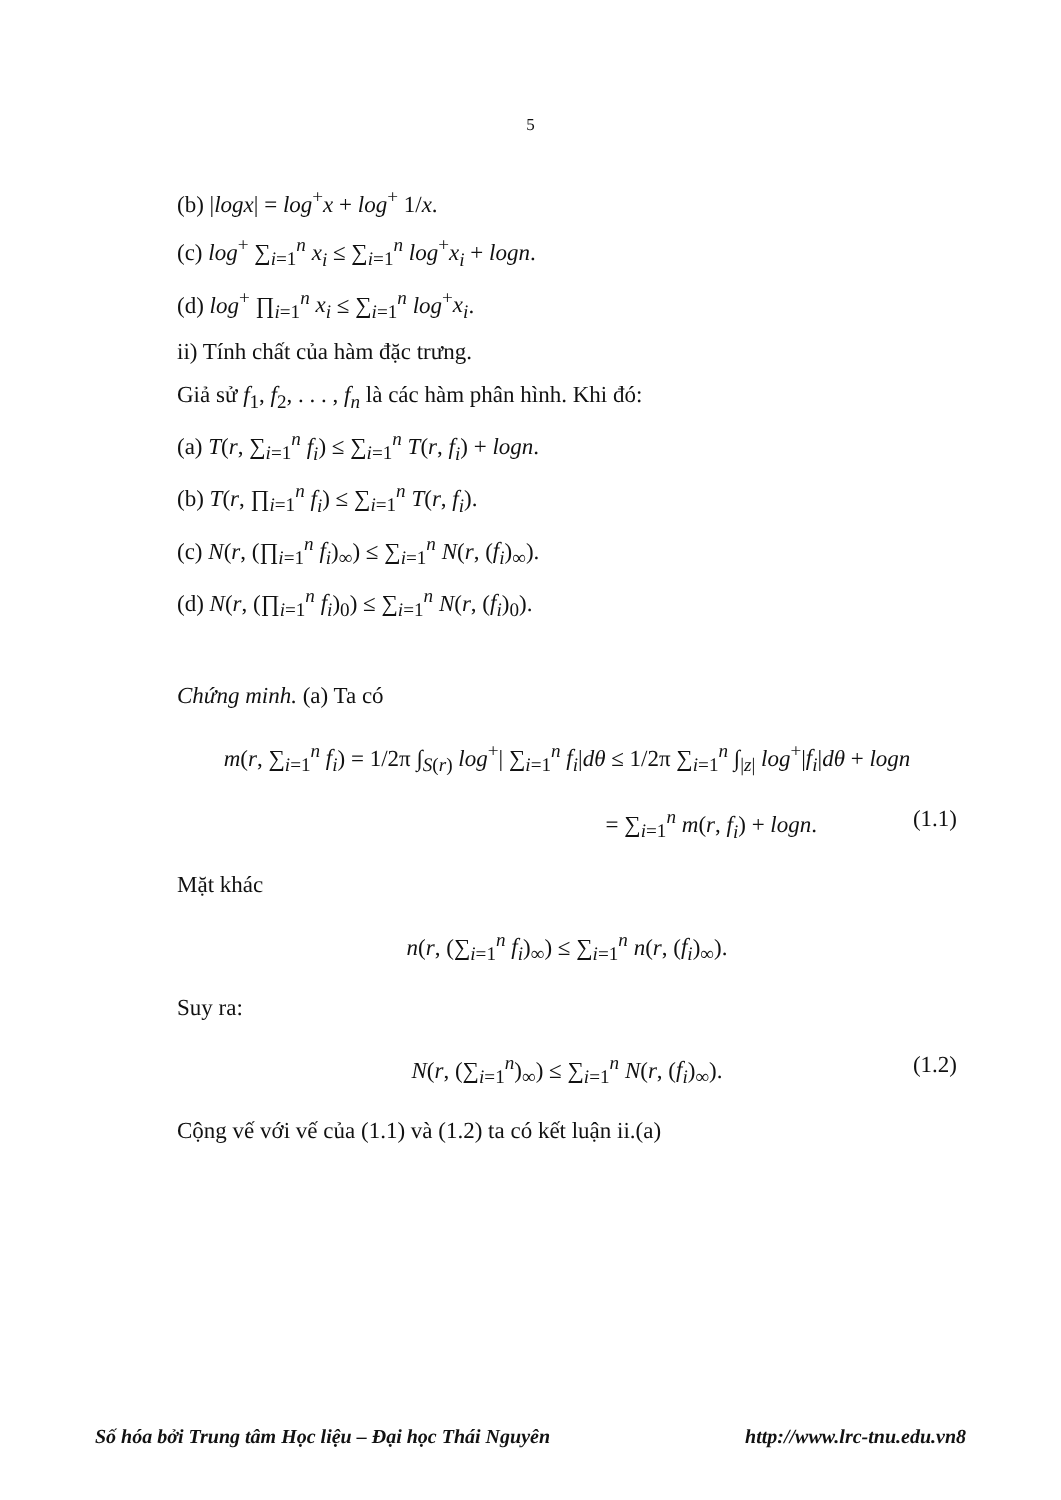5
(b) |logx| = log<sup>+</sup>x + log<sup>+</sup> 1/x.
(c) log<sup>+</sup> ∑<sub>i=1</sub><sup>n</sup> x<sub>i</sub> ≤ ∑<sub>i=1</sub><sup>n</sup> log<sup>+</sup>x<sub>i</sub> + logn.
(d) log<sup>+</sup> ∏<sub>i=1</sub><sup>n</sup> x<sub>i</sub> ≤ ∑<sub>i=1</sub><sup>n</sup> log<sup>+</sup>x<sub>i</sub>.
ii) Tính chất của hàm đặc trưng.
Giả sử f<sub>1</sub>, f<sub>2</sub>, . . . , f<sub>n</sub> là các hàm phân hình. Khi đó:
(a) T(r, ∑<sub>i=1</sub><sup>n</sup> f<sub>i</sub>) ≤ ∑<sub>i=1</sub><sup>n</sup> T(r, f<sub>i</sub>) + logn.
(b) T(r, ∏<sub>i=1</sub><sup>n</sup> f<sub>i</sub>) ≤ ∑<sub>i=1</sub><sup>n</sup> T(r, f<sub>i</sub>).
(c) N(r, (∏<sub>i=1</sub><sup>n</sup> f<sub>i</sub>)<sub>∞</sub>) ≤ ∑<sub>i=1</sub><sup>n</sup> N(r, (f<sub>i</sub>)<sub>∞</sub>).
(d) N(r, (∏<sub>i=1</sub><sup>n</sup> f<sub>i</sub>)<sub>0</sub>) ≤ ∑<sub>i=1</sub><sup>n</sup> N(r, (f<sub>i</sub>)<sub>0</sub>).
Chứng minh. (a) Ta có
m(r, ∑<sub>i=1</sub><sup>n</sup> f<sub>i</sub>) = 1/2π ∫<sub>S(r)</sub> log<sup>+</sup>| ∑<sub>i=1</sub><sup>n</sup> f<sub>i</sub>|dθ ≤ 1/2π ∑<sub>i=1</sub><sup>n</sup> ∫<sub>|z|</sub> log<sup>+</sup>|f<sub>i</sub>|dθ + logn
= ∑<sub>i=1</sub><sup>n</sup> m(r, f<sub>i</sub>) + logn. (1.1)
Mặt khác
n(r, (∑<sub>i=1</sub><sup>n</sup> f<sub>i</sub>)<sub>∞</sub>) ≤ ∑<sub>i=1</sub><sup>n</sup> n(r, (f<sub>i</sub>)<sub>∞</sub>).
Suy ra:
N(r, (∑<sub>i=1</sub><sup>n</sup>)<sub>∞</sub>) ≤ ∑<sub>i=1</sub><sup>n</sup> N(r, (f<sub>i</sub>)<sub>∞</sub>). (1.2)
Cộng vế với vế của (1.1) và (1.2) ta có kết luận ii.(a)
Số hóa bởi Trung tâm Học liệu – Đại học Thái Nguyên http://www.lrc-tnu.edu.vn8